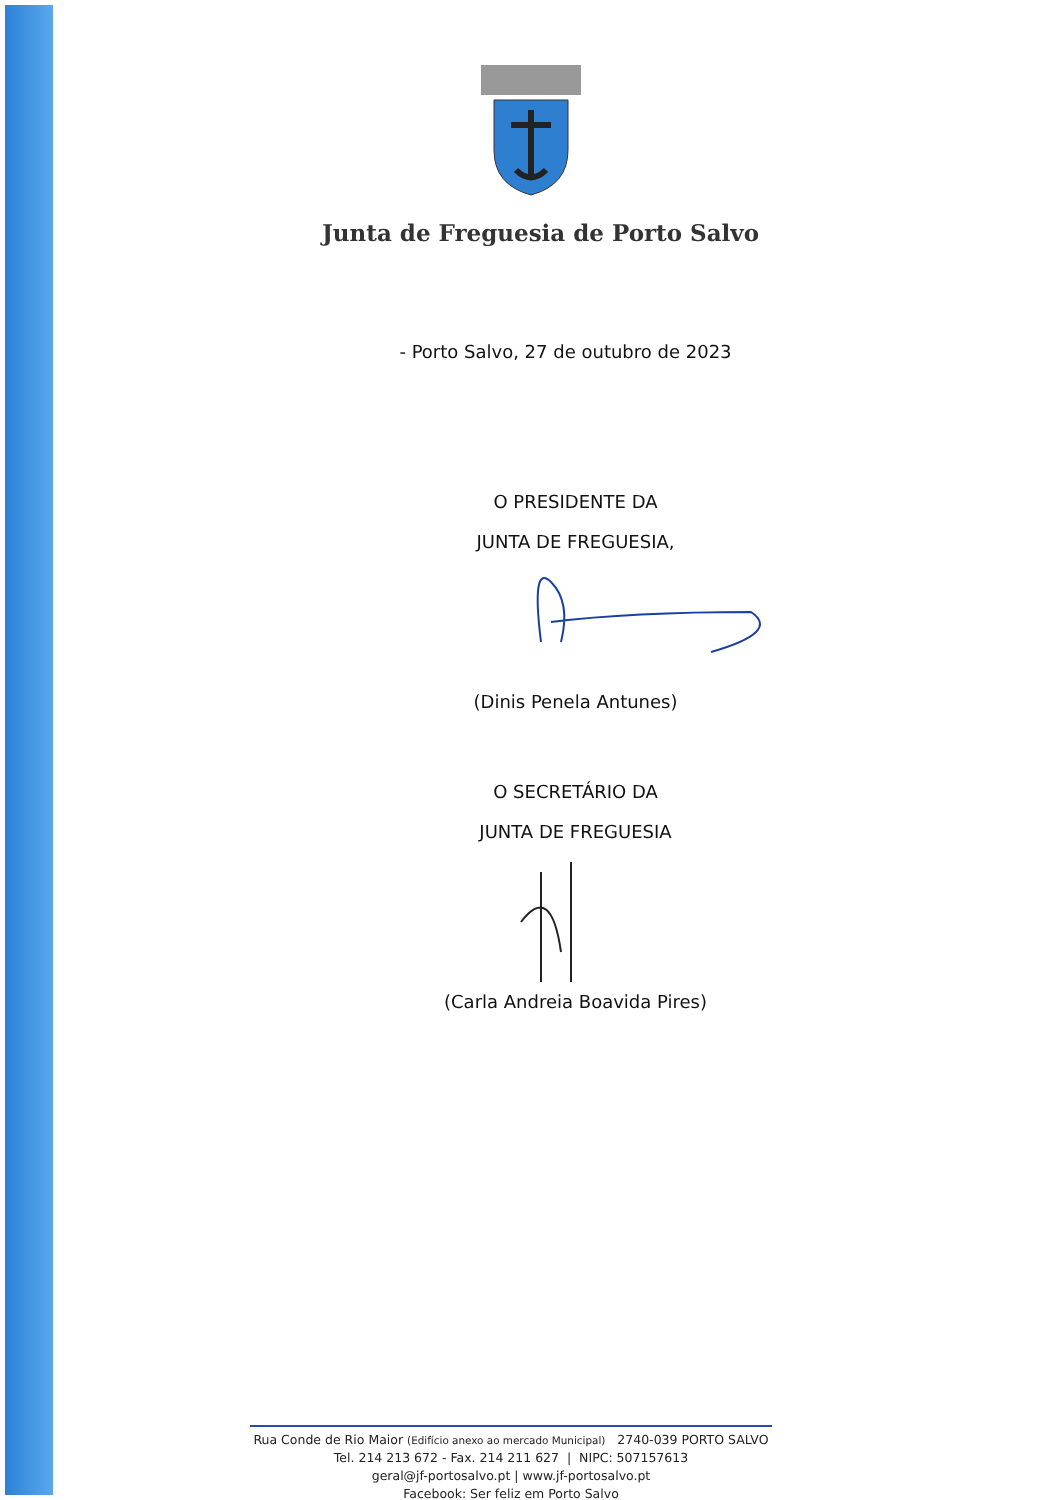Junta de Freguesia de Porto Salvo
- Porto Salvo, 27 de outubro de 2023
O PRESIDENTE DA
JUNTA DE FREGUESIA,
(Dinis Penela Antunes)
O SECRETÁRIO DA
JUNTA DE FREGUESIA
(Carla Andreia Boavida Pires)
Rua Conde de Rio Maior (Edifício anexo ao mercado Municipal) 2740-039 PORTO SALVO
Tel. 214 213 672 - Fax. 214 211 627 | NIPC: 507157613
geral@jf-portosalvo.pt | www.jf-portosalvo.pt
Facebook: Ser feliz em Porto Salvo